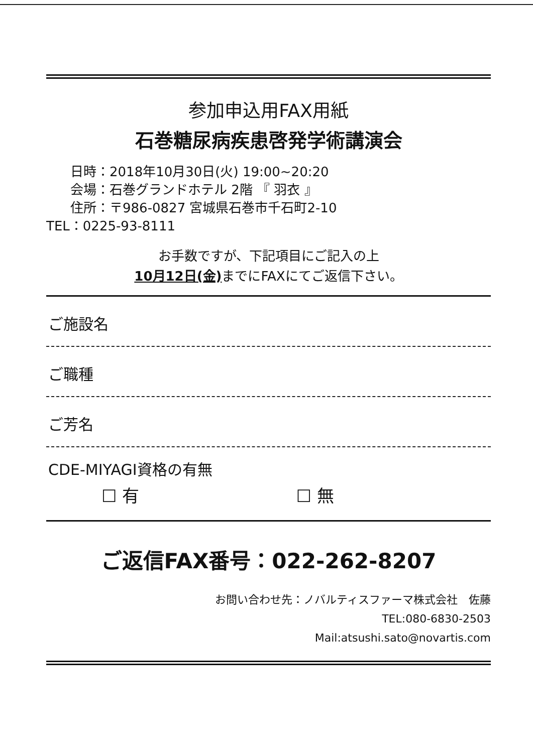参加申込用FAX用紙
石巻糖尿病疾患啓発学術講演会
日時：2018年10月30日(火) 19:00~20:20
会場：石巻グランドホテル 2階 『 羽衣 』
住所：〒986-0827 宮城県石巻市千石町2-10
TEL：0225-93-8111
お手数ですが、下記項目にご記入の上
10月12日(金) までにFAXにてご返信下さい。
ご施設名
ご職種
ご芳名
CDE-MIYAGI資格の有無
☐ 有 ☐ 無
ご返信FAX番号：022-262-8207
お問い合わせ先：ノバルティスファーマ株式会社　佐藤
TEL:080-6830-2503
Mail:atsushi.sato@novartis.com